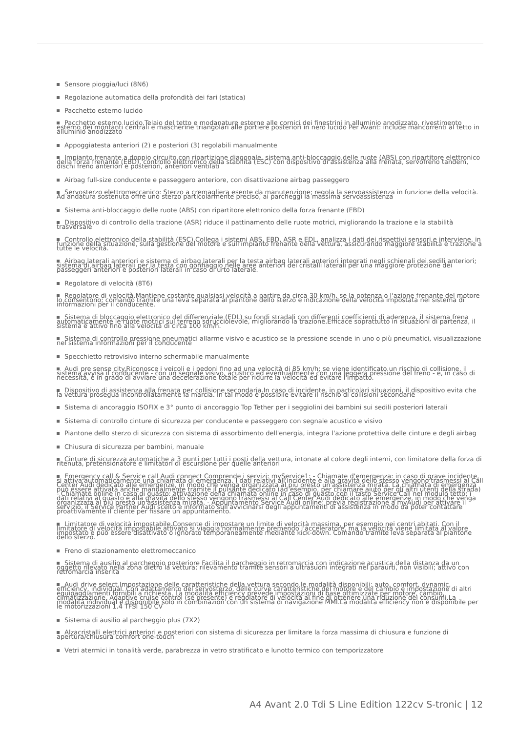Sensore pioggia/luci (8N6)
Regolazione automatica della profondità dei fari (statica)
Pacchetto esterno lucido
Pacchetto esterno lucido.Telaio del tetto e modanature esterne alle cornici dei finestrini in alluminio anodizzato, rivestimento esterno dei montanti centrali e mascherine triangolari alle portiere posteriori in nero lucido Per Avant: include mancorrenti al tetto in alluminio anodizzato
Appoggiatesta anteriori (2) e posteriori (3) regolabili manualmente
Impianto frenante a doppio circuito con ripartizione diagonale, sistema anti-bloccaggio delle ruote (ABS) con ripartitore elettronico della forza frenante (EBD), controllo elettronico della stabilità (ESC) con dispositivo di assistenza alla frenata, servofreno tandem, dischi freno anteriori e posteriori, anteriori ventilati
Airbag full-size conducente e passeggero anteriore, con disattivazione airbag passeggero
Servosterzo elettromeccanico: Sterzo a cremagliera esente da manutenzione; regola la servoassistenza in funzione della velocità. Ad andatura sostenuta offre uno sterzo particolarmente preciso, ai parcheggi la massima servoassistenza
Sistema anti-bloccaggio delle ruote (ABS) con ripartitore elettronico della forza frenante (EBD)
Dispositivo di controllo della trazione (ASR) riduce il pattinamento delle ruote motrici, migliorando la trazione e la stabilità trasversale
Controllo elettronico della stabilità (ESC).Collega i sistemi ABS, EBD, ASR e EDL, analizza i dati dei rispettivi sensori e interviene, in funzione della situazione, sulla gestione del motore e sull'impianto frenante della vettura, assicurando maggiore stabilità e trazione a tutte le velocità.
Airbag laterali anteriori e sistema di airbag laterali per la testa airbag laterali anteriori integrati negli schienali dei sedili anteriori; sistema di airbag laterali per la testa con gonfiaggio nelle aree anteriori dei cristalli laterali per una maggiore protezione dei passeggeri anteriori e posteriori laterali in caso di urto laterale.
Regolatore di velocità (8T6)
Regolatore di velocità.Mantiene costante qualsiasi velocità a partire da circa 30 km/h, se la potenza o l'azione frenante del motore lo consentono; comando tramite una leva separata al piantone dello sterzo e indicazione della velocità impostata nel sistema di informazioni per il conducente.
Sistema di bloccaggio elettronico del differenziale (EDL) su fondi stradali con differenti coefficienti di aderenza, il sistema frena automaticamente le ruote motrici sul terreno sdrucciolevole, migliorando la trazione.Efficace soprattutto in situazioni di partenza, il sistema è attivo fino alla velocità di circa 100 km/h.
Sistema di controllo pressione pneumatici allarme visivo e acustico se la pressione scende in uno o più pneumatici, visualizzazione nel sistema informazioni per il conducente
Specchietto retrovisivo interno schermabile manualmente
Audi pre sense city.Riconosce i veicoli e i pedoni fino ad una velocità di 85 km/h; se viene identificato un rischio di collisione, il sistema avvisa il conducente - con un segnale visivo, acustico ed eventualmente con una leggera pressione del freno - e, in caso di necessità, è in grado di avviare una decelerazione totale per ridurre la velocità ed evitare l'impatto.
Dispositivo di assistenza alla frenata per collisione secondaria.In caso di incidente, in particolari situazioni, il dispositivo evita che la vettura prosegua incontrollatamente la marcia. In tal modo è possibile evitare il rischio di collisioni secondarie
Sistema di ancoraggio ISOFIX e 3° punto di ancoraggio Top Tether per i seggiolini dei bambini sui sedili posteriori laterali
Sistema di controllo cinture di sicurezza per conducente e passeggero con segnale acustico e visivo
Piantone dello sterzo di sicurezza con sistema di assorbimento dell'energia, integra l'azione protettiva delle cinture e degli airbag
Chiusura di sicurezza per bambini, manuale
Cinture di sicurezza automatiche a 3 punti per tutti i posti della vettura, intonate al colore degli interni, con limitatore della forza di ritenuta, pretensionatore e limitatori di escursione per quelle anteriori
Emergency call & Service call Audi connect Comprende i servizi: myService1: - Chiamate d'emergenza: in caso di grave incidente, si attiva automaticamente una chiamata di emergenza. I dati relativi all'incidente e alla gravità dello stesso vengono trasmessi al Call Center Audi dedicato alle emergenze, in modo che venga organizzata al più presto un'assistenza mirata. La chiamata di emergenza può essere attivata anche manualmente tramite il pulsante dedicato (ad esempio, per chiamare aiuto per gli altri utenti della strada) - Chiamate online in caso di guasto: attivazione della chiamata online in caso di guasto con il tasto Service Call nel modulo tetto; i dati relativi al guasto e alla gravità dello stesso vengono trasmessi al Call Center Audi dedicato alle emergenze, in modo che venga organizzata al più presto un'assistenza mirata. - Appuntamento Service Audi online: previa registrazione a myAudi per attivare il servizio, il Service Partner Audi scelto è informato sull'avvicinarsi degli appuntamenti di assistenza in modo da poter contattare proattivamente il cliente per fissare un appuntamento.
Limitatore di velocità impostabile.Consente di impostare un limite di velocità massima, per esempio nei centri abitati. Con il limitatore di velocità impostabile attivato si viaggia normalmente premendo l'acceleratore, ma la velocità viene limitata al valore impostato e può essere disattivato o ignorato temporaneamente mediante kick-down. Comando tramite leva separata al piantone dello sterzo.
Freno di stazionamento elettromeccanico
Sistema di ausilio al parcheggio posteriore Facilita il parcheggio in retromarcia con indicazione acustica della distanza da un oggetto rilevato nella zona dietro la vettura; rilevamento tramite sensori a ultrasuoni integrati nel paraurti, non visibili; attivo con retromarcia inserita
Audi drive select.Impostazione delle caratteristiche della vettura secondo le modalità disponibili: auto, comfort, dynamic, efficiency, individual. Con adattamento del servosterzo, delle curve caratteristiche del motore e del cambio e impostazione di altri equipaggiamenti fornibili a richiesta. La modalità efficiency prevede impostazioni di base ottimizzate per motore, cambio, climatizzazione, Adaptive cruise control (se presente) e regolatore di velocità al fine di ottenere una riduzione dei consumi.La modalità individual è disponibile solo in combinazion con un sistema di navigazione MMI.La modalità efficiency non è disponibile per le motorizzazioni 1.4 TFSI 150 CV
Sistema di ausilio al parcheggio plus (7X2)
Alzacristalli elettrici anteriori e posteriori con sistema di sicurezza per limitare la forza massima di chiusura e funzione di apertura/chiusura comfort one-touch
Vetri atermici in tonalità verde, parabrezza in vetro stratificato e lunotto termico con temporizzatore
A4 Avant 2.0 Tdi S Line Edition 122cv S-tronic | 12